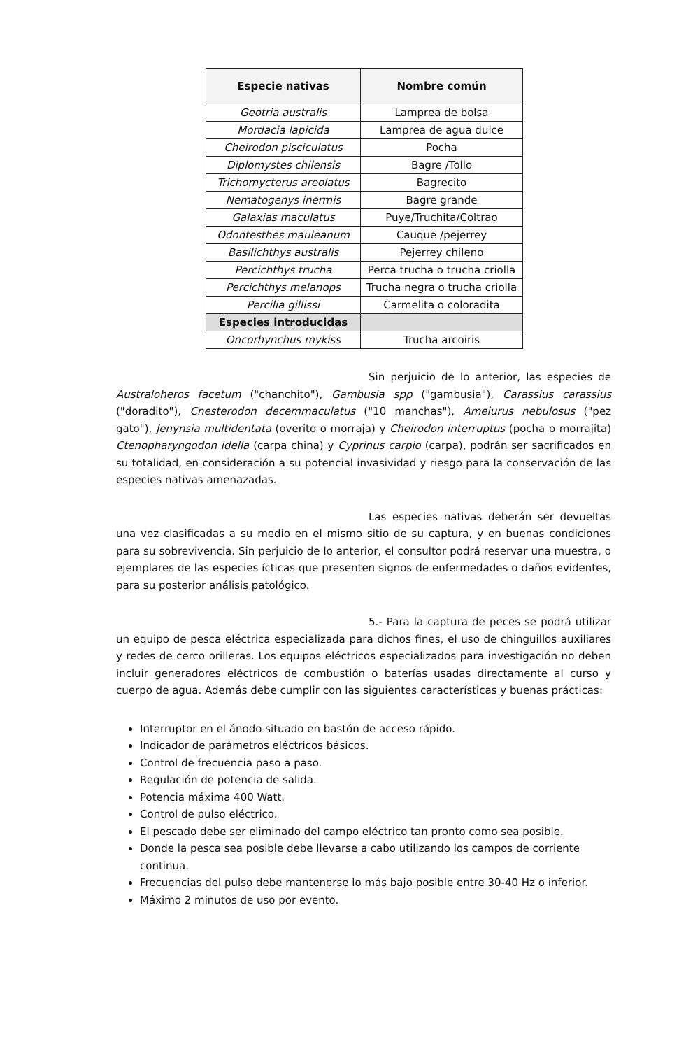| Especie nativas | Nombre común |
| --- | --- |
| Geotria australis | Lamprea de bolsa |
| Mordacia lapicida | Lamprea de agua dulce |
| Cheirodon pisciculatus | Pocha |
| Diplomystes chilensis | Bagre /Tollo |
| Trichomycterus areolatus | Bagrecito |
| Nematogenys inermis | Bagre grande |
| Galaxias maculatus | Puye/Truchita/Coltrao |
| Odontesthes mauleanum | Cauque /pejerrey |
| Basilichthys australis | Pejerrey chileno |
| Percichthys trucha | Perca trucha o trucha criolla |
| Percichthys melanops | Trucha negra o trucha criolla |
| Percilia gillissi | Carmelita o coloradita |
| Especies introducidas | |
| Oncorhynchus mykiss | Trucha arcoiris |
Sin perjuicio de lo anterior, las especies de Australoheros facetum ("chanchito"), Gambusia spp ("gambusia"), Carassius carassius ("doradito"), Cnesterodon decemmaculatus ("10 manchas"), Ameiurus nebulosus ("pez gato"), Jenynsia multidentata (overito o morraja) y Cheirodon interruptus (pocha o morrajita) Ctenopharyngodon idella (carpa china) y Cyprinus carpio (carpa), podrán ser sacrificados en su totalidad, en consideración a su potencial invasividad y riesgo para la conservación de las especies nativas amenazadas.
Las especies nativas deberán ser devueltas una vez clasificadas a su medio en el mismo sitio de su captura, y en buenas condiciones para su sobrevivencia. Sin perjuicio de lo anterior, el consultor podrá reservar una muestra, o ejemplares de las especies ícticas que presenten signos de enfermedades o daños evidentes, para su posterior análisis patológico.
5.- Para la captura de peces se podrá utilizar un equipo de pesca eléctrica especializada para dichos fines, el uso de chinguillos auxiliares y redes de cerco orilleras. Los equipos eléctricos especializados para investigación no deben incluir generadores eléctricos de combustión o baterías usadas directamente al curso y cuerpo de agua. Además debe cumplir con las siguientes características y buenas prácticas:
Interruptor en el ánodo situado en bastón de acceso rápido.
Indicador de parámetros eléctricos básicos.
Control de frecuencia paso a paso.
Regulación de potencia de salida.
Potencia máxima 400 Watt.
Control de pulso eléctrico.
El pescado debe ser eliminado del campo eléctrico tan pronto como sea posible.
Donde la pesca sea posible debe llevarse a cabo utilizando los campos de corriente continua.
Frecuencias del pulso debe mantenerse lo más bajo posible entre 30-40 Hz o inferior.
Máximo 2 minutos de uso por evento.